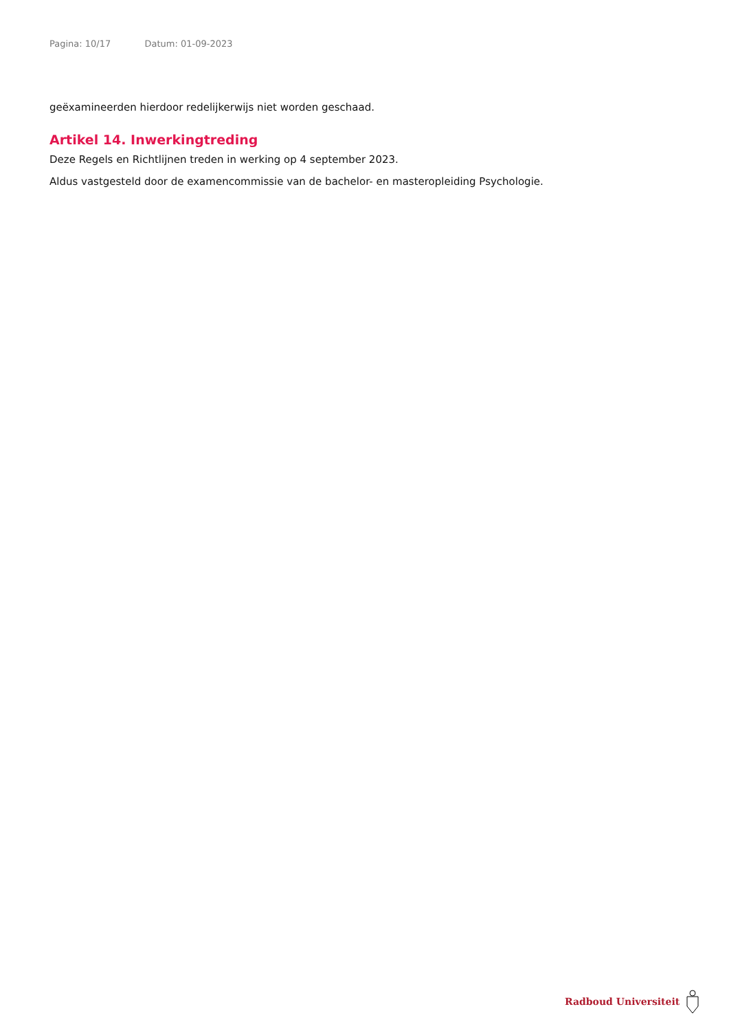Pagina: 10/17 Datum: 01-09-2023
geëxamineerden hierdoor redelijkerwijs niet worden geschaad.
Artikel 14. Inwerkingtreding
Deze Regels en Richtlijnen treden in werking op 4 september 2023.
Aldus vastgesteld door de examencommissie van de bachelor- en masteropleiding Psychologie.
Radboud Universiteit